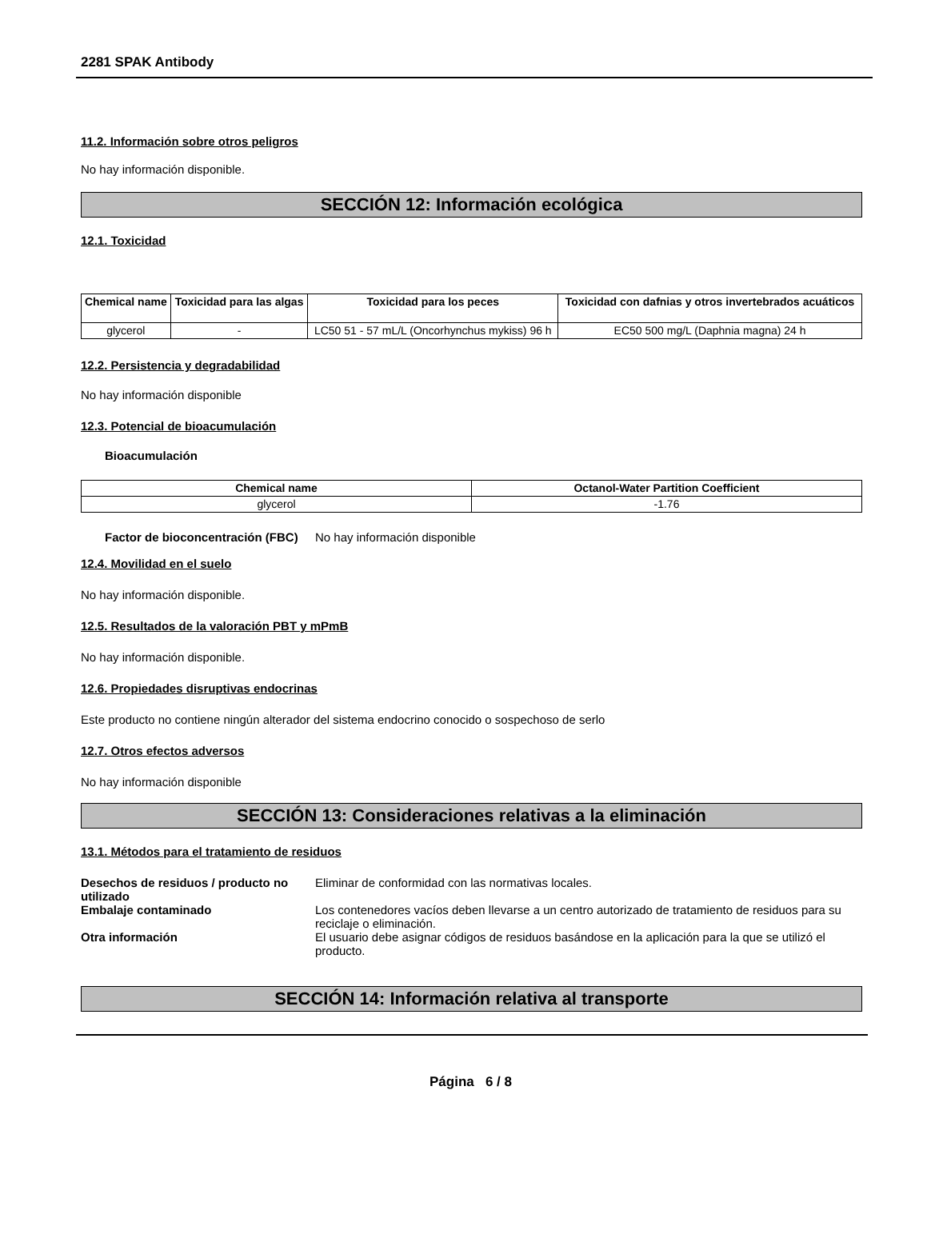2281 SPAK Antibody
11.2. Información sobre otros peligros
No hay información disponible.
SECCIÓN 12: Información ecológica
12.1. Toxicidad
| Chemical name | Toxicidad para las algas | Toxicidad para los peces | Toxicidad con dafnias y otros invertebrados acuáticos |
| --- | --- | --- | --- |
| glycerol | - | LC50 51 - 57 mL/L (Oncorhynchus mykiss) 96 h | EC50 500 mg/L (Daphnia magna) 24 h |
12.2. Persistencia y degradabilidad
No hay información disponible
12.3. Potencial de bioacumulación
Bioacumulación
| Chemical name | Octanol-Water Partition Coefficient |
| --- | --- |
| glycerol | -1.76 |
Factor de bioconcentración (FBC)
No hay información disponible
12.4. Movilidad en el suelo
No hay información disponible.
12.5. Resultados de la valoración PBT y mPmB
No hay información disponible.
12.6. Propiedades disruptivas endocrinas
Este producto no contiene ningún alterador del sistema endocrino conocido o sospechoso de serlo
12.7. Otros efectos adversos
No hay información disponible
SECCIÓN 13: Consideraciones relativas a la eliminación
13.1. Métodos para el tratamiento de residuos
Desechos de residuos / producto no utilizado
Eliminar de conformidad con las normativas locales.
Embalaje contaminado Los contenedores vacíos deben llevarse a un centro autorizado de tratamiento de residuos para su reciclaje o eliminación.
Otra información El usuario debe asignar códigos de residuos basándose en la aplicación para la que se utilizó el producto.
SECCIÓN 14: Información relativa al transporte
Página 6 / 8